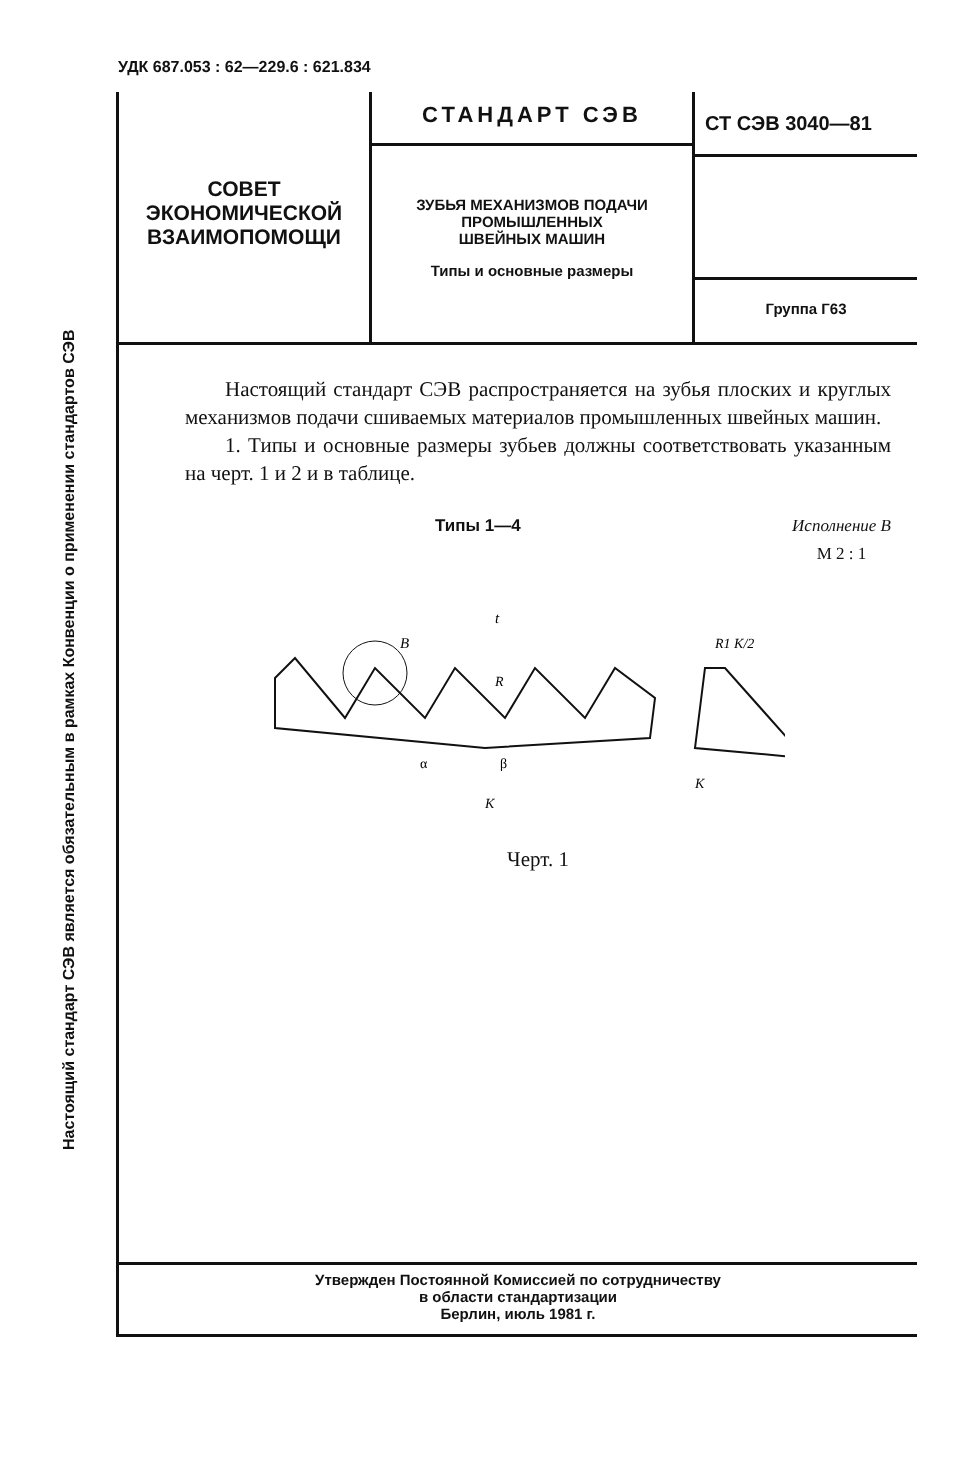УДК 687.053 : 62—229.6 : 621.834
Настоящий стандарт СЭВ является обязательным в рамках Конвенции о применении стандартов СЭВ
СОВЕТ
ЭКОНОМИЧЕСКОЙ
ВЗАИМОПОМОЩИ
СТАНДАРТ СЭВ
ЗУБЬЯ МЕХАНИЗМОВ ПОДАЧИ
ПРОМЫШЛЕННЫХ
ШВЕЙНЫХ МАШИН
Типы и основные размеры
СТ СЭВ 3040—81
Группа Г63
Настоящий стандарт СЭВ распространяется на зубья плоских и круглых механизмов подачи сшиваемых материалов промышленных швейных машин.
1. Типы и основные размеры зубьев должны соответствовать указанным на черт. 1 и 2 и в таблице.
Типы 1—4 Исполнение В
М 2 : 1
B
t
R
α
β
K
R1 K/2
K
Черт. 1
Утвержден Постоянной Комиссией по сотрудничеству
в области стандартизации
Берлин, июль 1981 г.